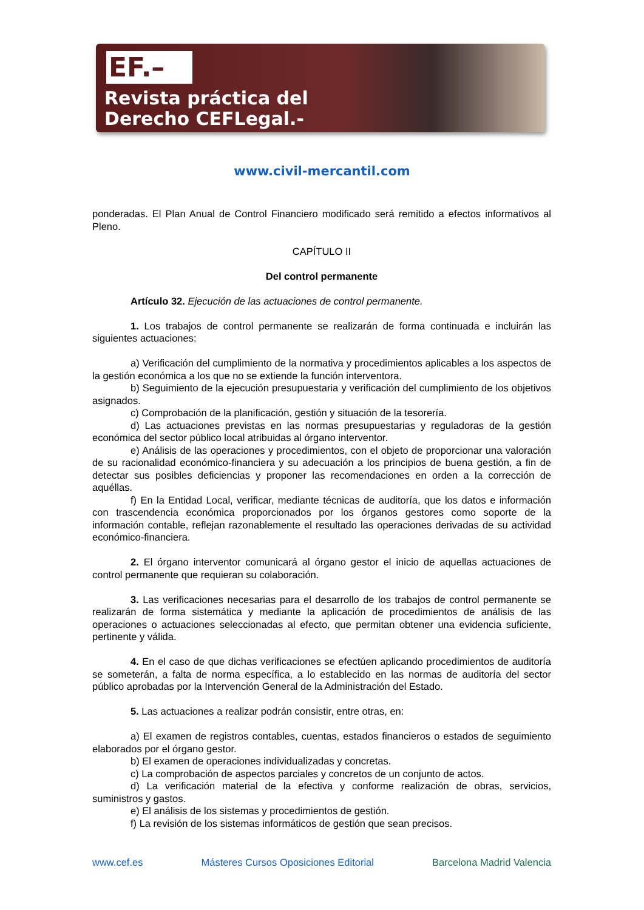EF.–
Revista práctica del
Derecho CEFLegal.-
www.civil-mercantil.com
ponderadas. El Plan Anual de Control Financiero modificado será remitido a efectos informativos al Pleno.
CAPÍTULO II
Del control permanente
Artículo 32. Ejecución de las actuaciones de control permanente.
1. Los trabajos de control permanente se realizarán de forma continuada e incluirán las siguientes actuaciones:
a) Verificación del cumplimiento de la normativa y procedimientos aplicables a los aspectos de la gestión económica a los que no se extiende la función interventora.
b) Seguimiento de la ejecución presupuestaria y verificación del cumplimiento de los objetivos asignados.
c) Comprobación de la planificación, gestión y situación de la tesorería.
d) Las actuaciones previstas en las normas presupuestarias y reguladoras de la gestión económica del sector público local atribuidas al órgano interventor.
e) Análisis de las operaciones y procedimientos, con el objeto de proporcionar una valoración de su racionalidad económico-financiera y su adecuación a los principios de buena gestión, a fin de detectar sus posibles deficiencias y proponer las recomendaciones en orden a la corrección de aquéllas.
f) En la Entidad Local, verificar, mediante técnicas de auditoría, que los datos e información con trascendencia económica proporcionados por los órganos gestores como soporte de la información contable, reflejan razonablemente el resultado las operaciones derivadas de su actividad económico-financiera.
2. El órgano interventor comunicará al órgano gestor el inicio de aquellas actuaciones de control permanente que requieran su colaboración.
3. Las verificaciones necesarias para el desarrollo de los trabajos de control permanente se realizarán de forma sistemática y mediante la aplicación de procedimientos de análisis de las operaciones o actuaciones seleccionadas al efecto, que permitan obtener una evidencia suficiente, pertinente y válida.
4. En el caso de que dichas verificaciones se efectúen aplicando procedimientos de auditoría se someterán, a falta de norma específica, a lo establecido en las normas de auditoría del sector público aprobadas por la Intervención General de la Administración del Estado.
5. Las actuaciones a realizar podrán consistir, entre otras, en:
a) El examen de registros contables, cuentas, estados financieros o estados de seguimiento elaborados por el órgano gestor.
b) El examen de operaciones individualizadas y concretas.
c) La comprobación de aspectos parciales y concretos de un conjunto de actos.
d) La verificación material de la efectiva y conforme realización de obras, servicios, suministros y gastos.
e) El análisis de los sistemas y procedimientos de gestión.
f) La revisión de los sistemas informáticos de gestión que sean precisos.
www.cef.es Másteres Cursos Oposiciones Editorial Barcelona Madrid Valencia